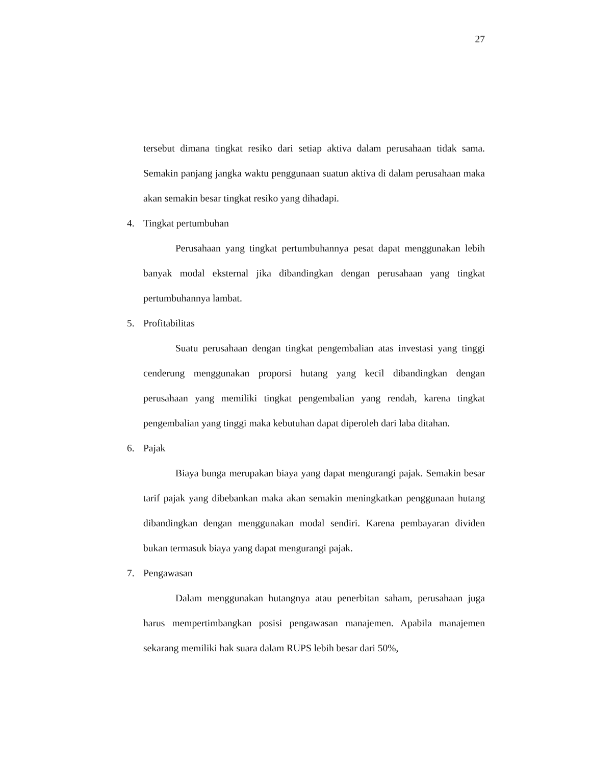27
tersebut dimana tingkat resiko dari setiap aktiva dalam perusahaan tidak sama. Semakin panjang jangka waktu penggunaan suatun aktiva di dalam perusahaan maka akan semakin besar tingkat resiko yang dihadapi.
4. Tingkat pertumbuhan
Perusahaan yang tingkat pertumbuhannya pesat dapat menggunakan lebih banyak modal eksternal jika dibandingkan dengan perusahaan yang tingkat pertumbuhannya lambat.
5. Profitabilitas
Suatu perusahaan dengan tingkat pengembalian atas investasi yang tinggi cenderung menggunakan proporsi hutang yang kecil dibandingkan dengan perusahaan yang memiliki tingkat pengembalian yang rendah, karena tingkat pengembalian yang tinggi maka kebutuhan dapat diperoleh dari laba ditahan.
6. Pajak
Biaya bunga merupakan biaya yang dapat mengurangi pajak. Semakin besar tarif pajak yang dibebankan maka akan semakin meningkatkan penggunaan hutang dibandingkan dengan menggunakan modal sendiri. Karena pembayaran dividen bukan termasuk biaya yang dapat mengurangi pajak.
7. Pengawasan
Dalam menggunakan hutangnya atau penerbitan saham, perusahaan juga harus mempertimbangkan posisi pengawasan manajemen. Apabila manajemen sekarang memiliki hak suara dalam RUPS lebih besar dari 50%,